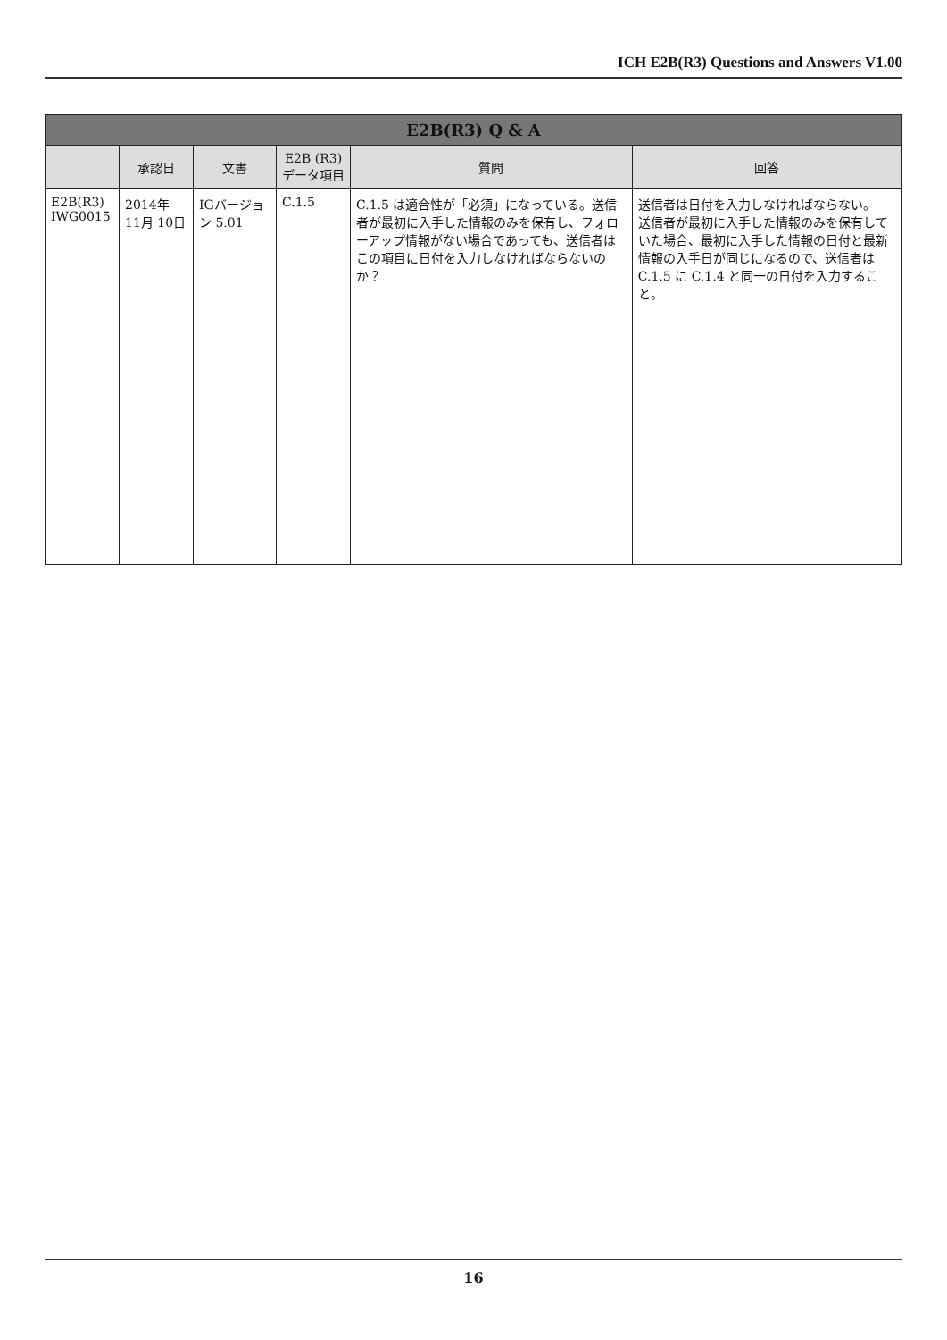ICH E2B(R3) Questions and Answers V1.00
| E2B(R3) Q & A | | | | | |
| --- | --- | --- | --- | --- | --- |
| | 承認日 | 文書 | E2B (R3) データ項目 | 質問 | 回答 |
| E2B(R3) IWG0015 | 2014年 11月 10日 | IGバージョン 5.01 | C.1.5 | C.1.5 は適合性が「必須」になっている。送信者が最初に入手した情報のみを保有し、フォローアップ情報がない場合であっても、送信者はこの項目に日付を入力しなければならないのか？ | 送信者は日付を入力しなければならない。 送信者が最初に入手した情報のみを保有していた場合、最初に入手した情報の日付と最新情報の入手日が同じになるので、送信者は C.1.5 に C.1.4 と同一の日付を入力すること。 |
16